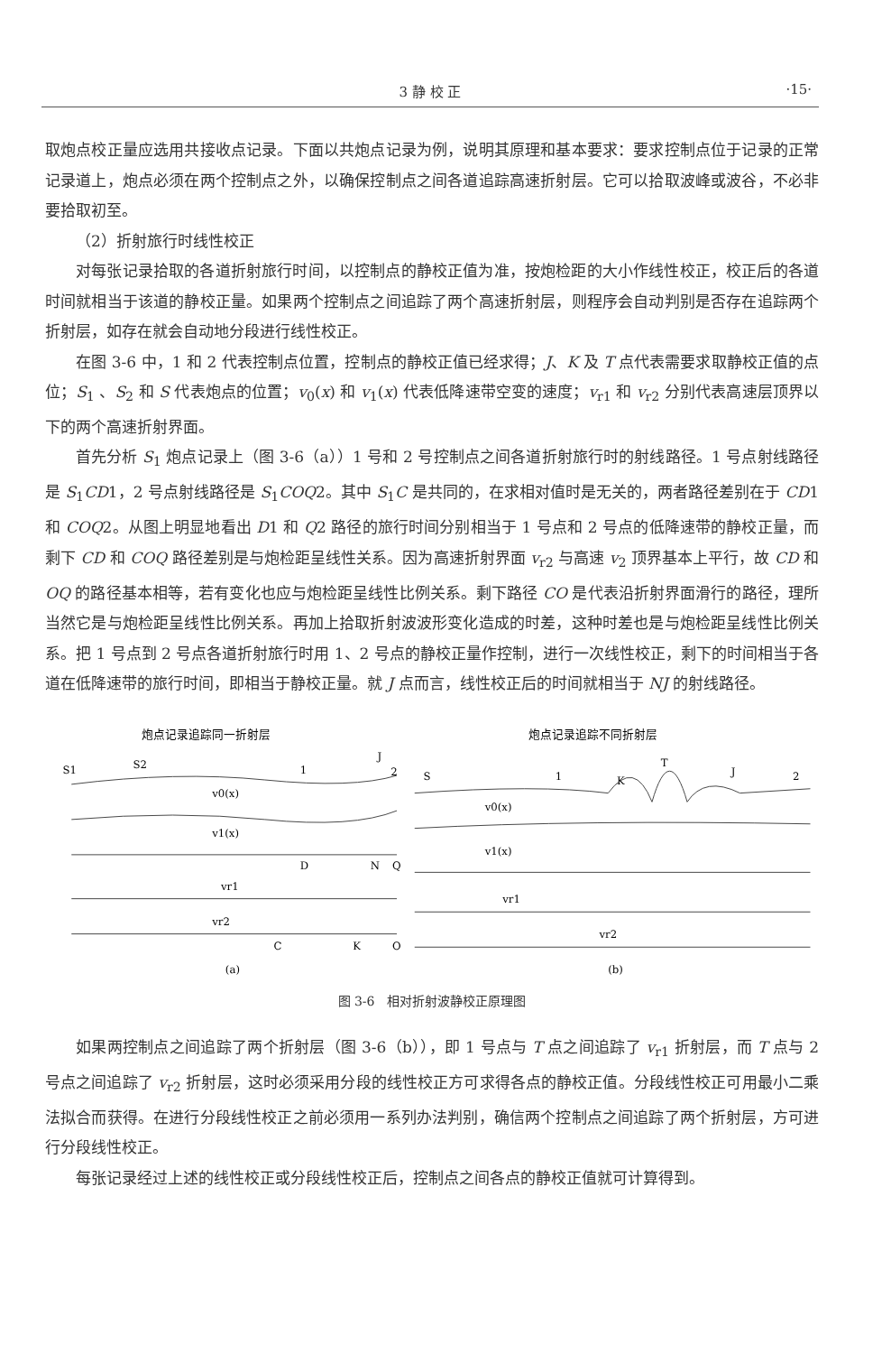3 静 校 正 ·15·
取炮点校正量应选用共接收点记录。下面以共炮点记录为例，说明其原理和基本要求：要求控制点位于记录的正常记录道上，炮点必须在两个控制点之外，以确保控制点之间各道追踪高速折射层。它可以拾取波峰或波谷，不必非要拾取初至。
（2）折射旅行时线性校正
对每张记录拾取的各道折射旅行时间，以控制点的静校正值为准，按炮检距的大小作线性校正，校正后的各道时间就相当于该道的静校正量。如果两个控制点之间追踪了两个高速折射层，则程序会自动判别是否存在追踪两个折射层，如存在就会自动地分段进行线性校正。
在图 3-6 中，1 和 2 代表控制点位置，控制点的静校正值已经求得；J、K 及 T 点代表需要求取静校正值的点位；S<sub>1</sub> 、S<sub>2</sub> 和 S 代表炮点的位置；v<sub>0</sub>(x) 和 v<sub>1</sub>(x) 代表低降速带空变的速度；v<sub>r1</sub> 和 v<sub>r2</sub> 分别代表高速层顶界以下的两个高速折射界面。
首先分析 S<sub>1</sub> 炮点记录上（图 3-6（a））1 号和 2 号控制点之间各道折射旅行时的射线路径。1 号点射线路径是 S<sub>1</sub>CD1，2 号点射线路径是 S<sub>1</sub>COQ2。其中 S<sub>1</sub>C 是共同的，在求相对值时是无关的，两者路径差别在于 CD1 和 COQ2。从图上明显地看出 D1 和 Q2 路径的旅行时间分别相当于 1 号点和 2 号点的低降速带的静校正量，而剩下 CD 和 COQ 路径差别是与炮检距呈线性关系。因为高速折射界面 v<sub>r2</sub> 与高速 v<sub>2</sub> 顶界基本上平行，故 CD 和 OQ 的路径基本相等，若有变化也应与炮检距呈线性比例关系。剩下路径 CO 是代表沿折射界面滑行的路径，理所当然它是与炮检距呈线性比例关系。再加上拾取折射波波形变化造成的时差，这种时差也是与炮检距呈线性比例关系。把 1 号点到 2 号点各道折射旅行时用 1、2 号点的静校正量作控制，进行一次线性校正，剩下的时间相当于各道在低降速带的旅行时间，即相当于静校正量。就 J 点而言，线性校正后的时间就相当于 NJ 的射线路径。
炮点记录追踪同一折射层
S1
S2
1
J
2
v0(x)
v1(x)
D
N
Q
vr1
vr2
C
K
O
(a)
炮点记录追踪不同折射层
S
1
K
T
J
2
v0(x)
v1(x)
vr1
vr2
(b)
图 3-6　相对折射波静校正原理图
如果两控制点之间追踪了两个折射层（图 3-6（b）），即 1 号点与 T 点之间追踪了 v<sub>r1</sub> 折射层，而 T 点与 2 号点之间追踪了 v<sub>r2</sub> 折射层，这时必须采用分段的线性校正方可求得各点的静校正值。分段线性校正可用最小二乘法拟合而获得。在进行分段线性校正之前必须用一系列办法判别，确信两个控制点之间追踪了两个折射层，方可进行分段线性校正。
每张记录经过上述的线性校正或分段线性校正后，控制点之间各点的静校正值就可计算得到。